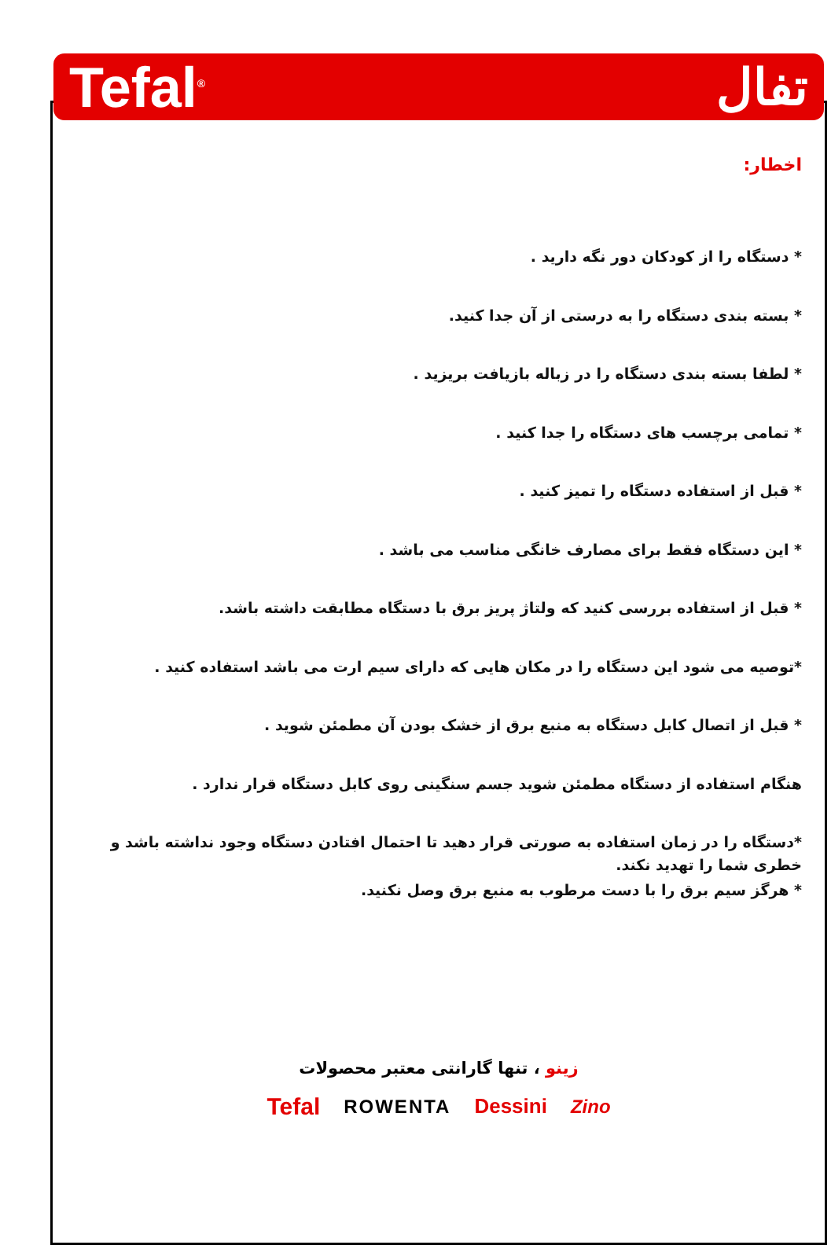Tefal<sup>®</sup>
تفال
اخطار:
* دستگاه را از کودکان دور نگه دارید .
* بسته بندی دستگاه را به درستی از آن جدا کنید.
* لطفا بسته بندی دستگاه را در زباله بازیافت بریزید .
* تمامی برچسب های دستگاه را جدا کنید .
* قبل از استفاده دستگاه را تمیز کنید .
* این دستگاه فقط برای مصارف خانگی مناسب می باشد .
* قبل از استفاده بررسی کنید که ولتاژ پریز برق با دستگاه مطابقت داشته باشد.
*توصیه می شود این دستگاه را در مکان هایی که دارای سیم ارت می باشد استفاده کنید .
* قبل از اتصال کابل دستگاه به منبع برق از خشک بودن آن مطمئن شوید .
هنگام استفاده از دستگاه مطمئن شوید جسم سنگینی روی کابل دستگاه قرار ندارد .
*دستگاه را در زمان استفاده به صورتی قرار دهید تا احتمال افتادن دستگاه وجود نداشته باشد و خطری شما را تهدید نکند.
* هرگز سیم برق را با دست مرطوب به منبع برق وصل نکنید.
زینو ، تنها گارانتی معتبر محصولات
Tefal ROWENTA Dessini Zino